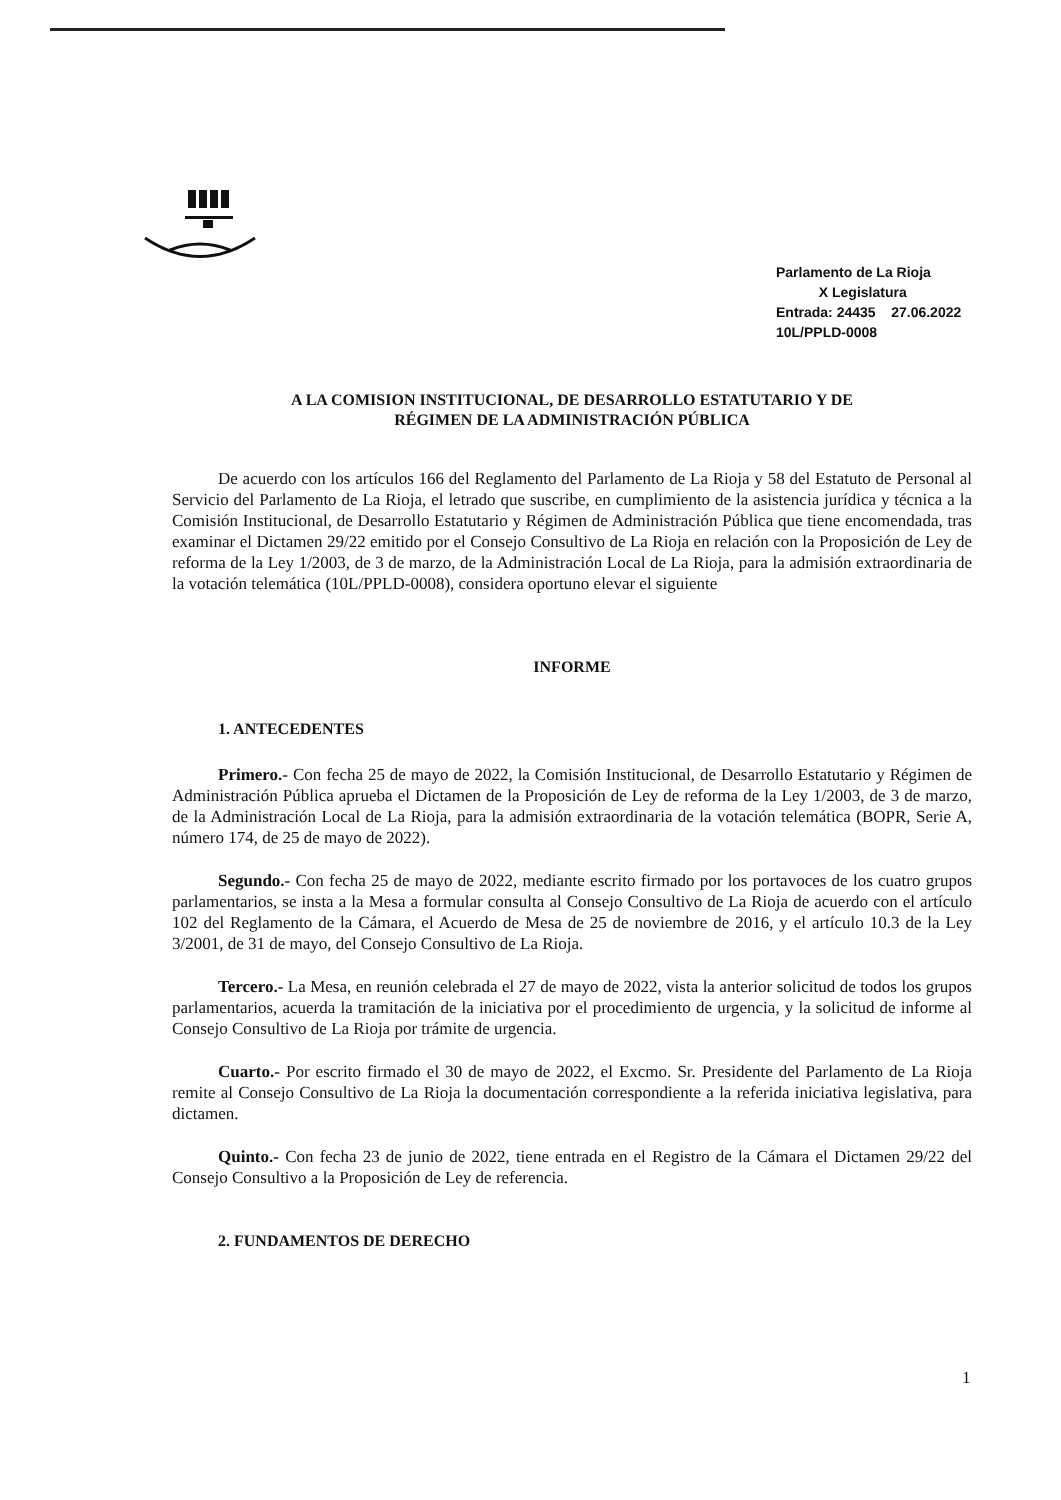Parlamento de La Rioja
X Legislatura
Entrada: 24435 27.06.2022
10L/PPLD-0008
A LA COMISION INSTITUCIONAL, DE DESARROLLO ESTATUTARIO Y DE
RÉGIMEN DE LA ADMINISTRACIÓN PÚBLICA
De acuerdo con los artículos 166 del Reglamento del Parlamento de La Rioja y 58 del Estatuto de Personal al Servicio del Parlamento de La Rioja, el letrado que suscribe, en cumplimiento de la asistencia jurídica y técnica a la Comisión Institucional, de Desarrollo Estatutario y Régimen de Administración Pública que tiene encomendada, tras examinar el Dictamen 29/22 emitido por el Consejo Consultivo de La Rioja en relación con la Proposición de Ley de reforma de la Ley 1/2003, de 3 de marzo, de la Administración Local de La Rioja, para la admisión extraordinaria de la votación telemática (10L/PPLD-0008), considera oportuno elevar el siguiente
INFORME
1. ANTECEDENTES
Primero.- Con fecha 25 de mayo de 2022, la Comisión Institucional, de Desarrollo Estatutario y Régimen de Administración Pública aprueba el Dictamen de la Proposición de Ley de reforma de la Ley 1/2003, de 3 de marzo, de la Administración Local de La Rioja, para la admisión extraordinaria de la votación telemática (BOPR, Serie A, número 174, de 25 de mayo de 2022).
Segundo.- Con fecha 25 de mayo de 2022, mediante escrito firmado por los portavoces de los cuatro grupos parlamentarios, se insta a la Mesa a formular consulta al Consejo Consultivo de La Rioja de acuerdo con el artículo 102 del Reglamento de la Cámara, el Acuerdo de Mesa de 25 de noviembre de 2016, y el artículo 10.3 de la Ley 3/2001, de 31 de mayo, del Consejo Consultivo de La Rioja.
Tercero.- La Mesa, en reunión celebrada el 27 de mayo de 2022, vista la anterior solicitud de todos los grupos parlamentarios, acuerda la tramitación de la iniciativa por el procedimiento de urgencia, y la solicitud de informe al Consejo Consultivo de La Rioja por trámite de urgencia.
Cuarto.- Por escrito firmado el 30 de mayo de 2022, el Excmo. Sr. Presidente del Parlamento de La Rioja remite al Consejo Consultivo de La Rioja la documentación correspondiente a la referida iniciativa legislativa, para dictamen.
Quinto.- Con fecha 23 de junio de 2022, tiene entrada en el Registro de la Cámara el Dictamen 29/22 del Consejo Consultivo a la Proposición de Ley de referencia.
2. FUNDAMENTOS DE DERECHO
1